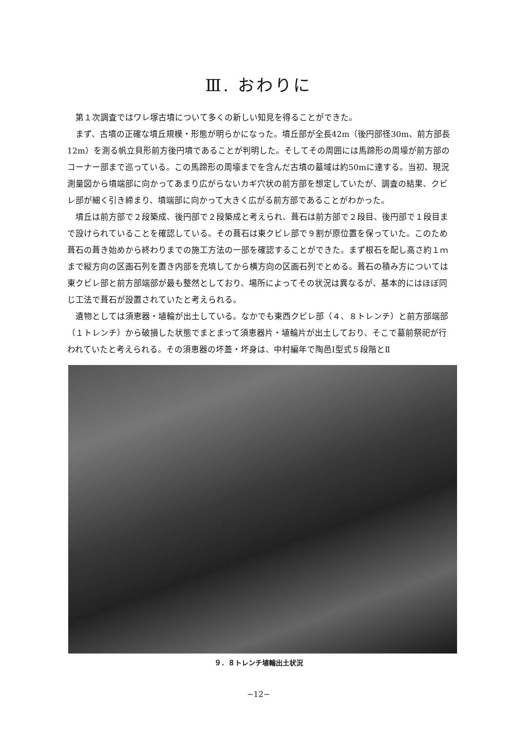Ⅲ. おわりに
第１次調査ではワレ塚古墳について多くの新しい知見を得ることができた。
まず、古墳の正確な墳丘規模・形態が明らかになった。墳丘部が全長42m（後円部径30m、前方部長12m）を測る帆立貝形前方後円墳であることが判明した。そしてその周囲には馬蹄形の周壕が前方部のコーナー部まで巡っている。この馬蹄形の周壕までを含んだ古墳の墓域は約50mに達する。当初、現況測量図から墳端部に向かってあまり広がらないカギ穴状の前方部を想定していたが、調査の結果、クビレ部が細く引き締まり、墳端部に向かって大きく広がる前方部であることがわかった。
墳丘は前方部で２段築成、後円部で２段築成と考えられ、葺石は前方部で２段目、後円部で１段目まで設けられていることを確認している。その葺石は東クビレ部で９割が原位置を保っていた。このため葺石の葺き始めから終わりまでの施工方法の一部を確認することができた。まず根石を配し高さ約１ｍまで縦方向の区画石列を置き内部を充填してから横方向の区画石列でとめる。葺石の積み方については東クビレ部と前方部端部が最も整然としており、場所によってその状況は異なるが、基本的にはほぼ同じ工法で葺石が設置されていたと考えられる。
遺物としては須恵器・埴輪が出土している。なかでも東西クビレ部（４、８トレンチ）と前方部端部（１トレンチ）から破損した状態でまとまって須恵器片・埴輪片が出土しており、そこで墓前祭祀が行われていたと考えられる。その須恵器の坏蓋・坏身は、中村編年で陶邑Ⅰ型式５段階とⅡ
９．８トレンチ埴輪出土状況
−12−